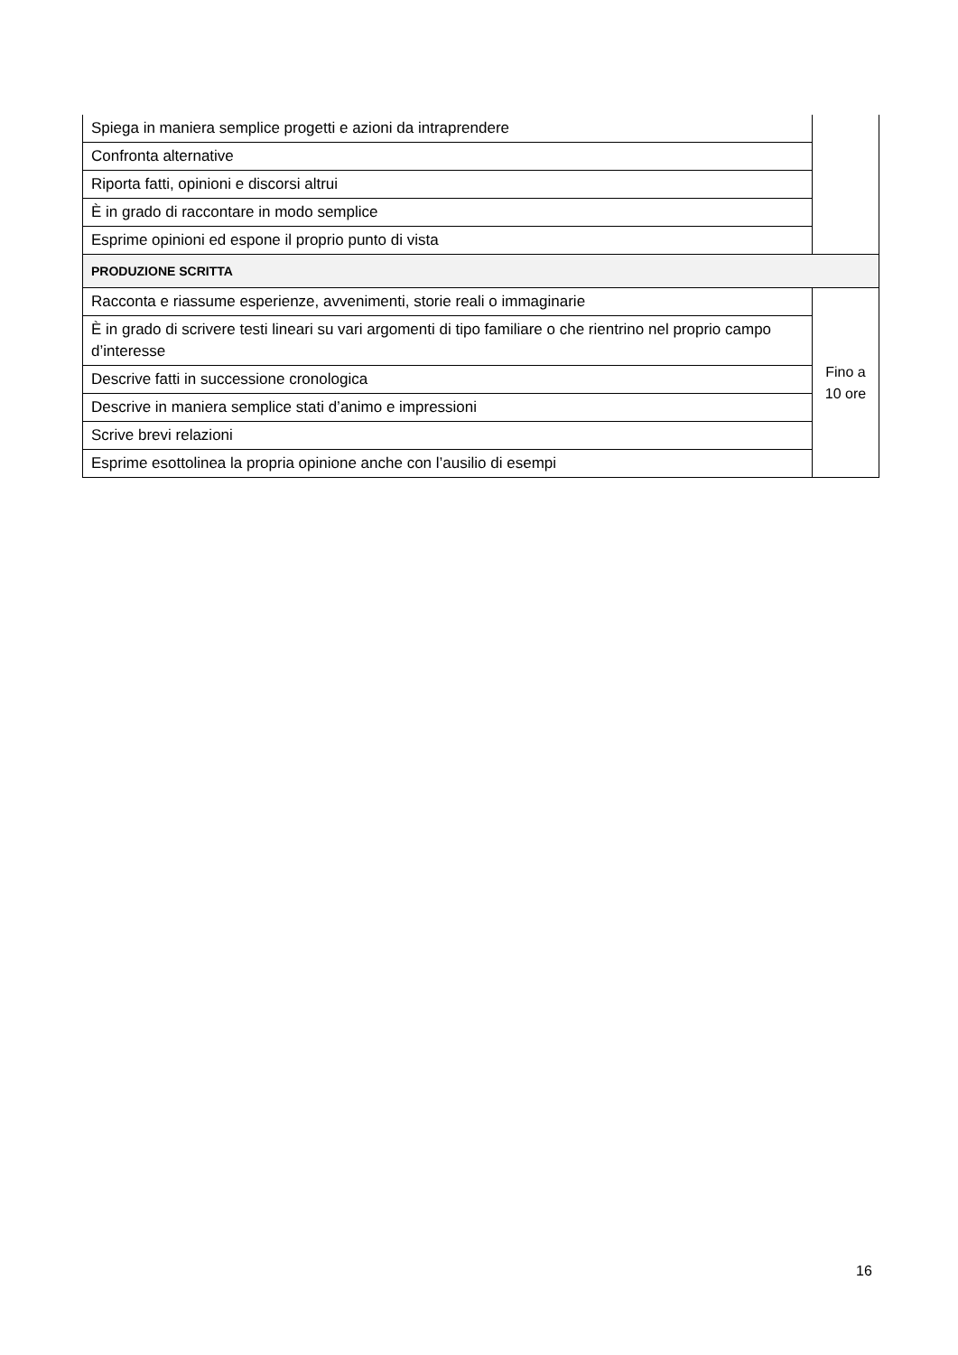| Spiega in maniera semplice progetti e azioni da intraprendere | |
| Confronta alternative | |
| Riporta fatti, opinioni e discorsi altrui | |
| È in grado di raccontare in modo semplice | |
| Esprime opinioni ed espone il proprio punto di vista | |
| PRODUZIONE SCRITTA | |
| Racconta e riassume esperienze, avvenimenti, storie reali o immaginarie | Fino a 10 ore |
| È in grado di scrivere testi lineari su vari argomenti di tipo familiare o che rientrino nel proprio campo d’interesse | |
| Descrive fatti in successione cronologica | |
| Descrive in maniera semplice stati d’animo e impressioni | |
| Scrive brevi relazioni | |
| Esprime esottolinea la propria opinione anche con l’ausilio di esempi | |
16